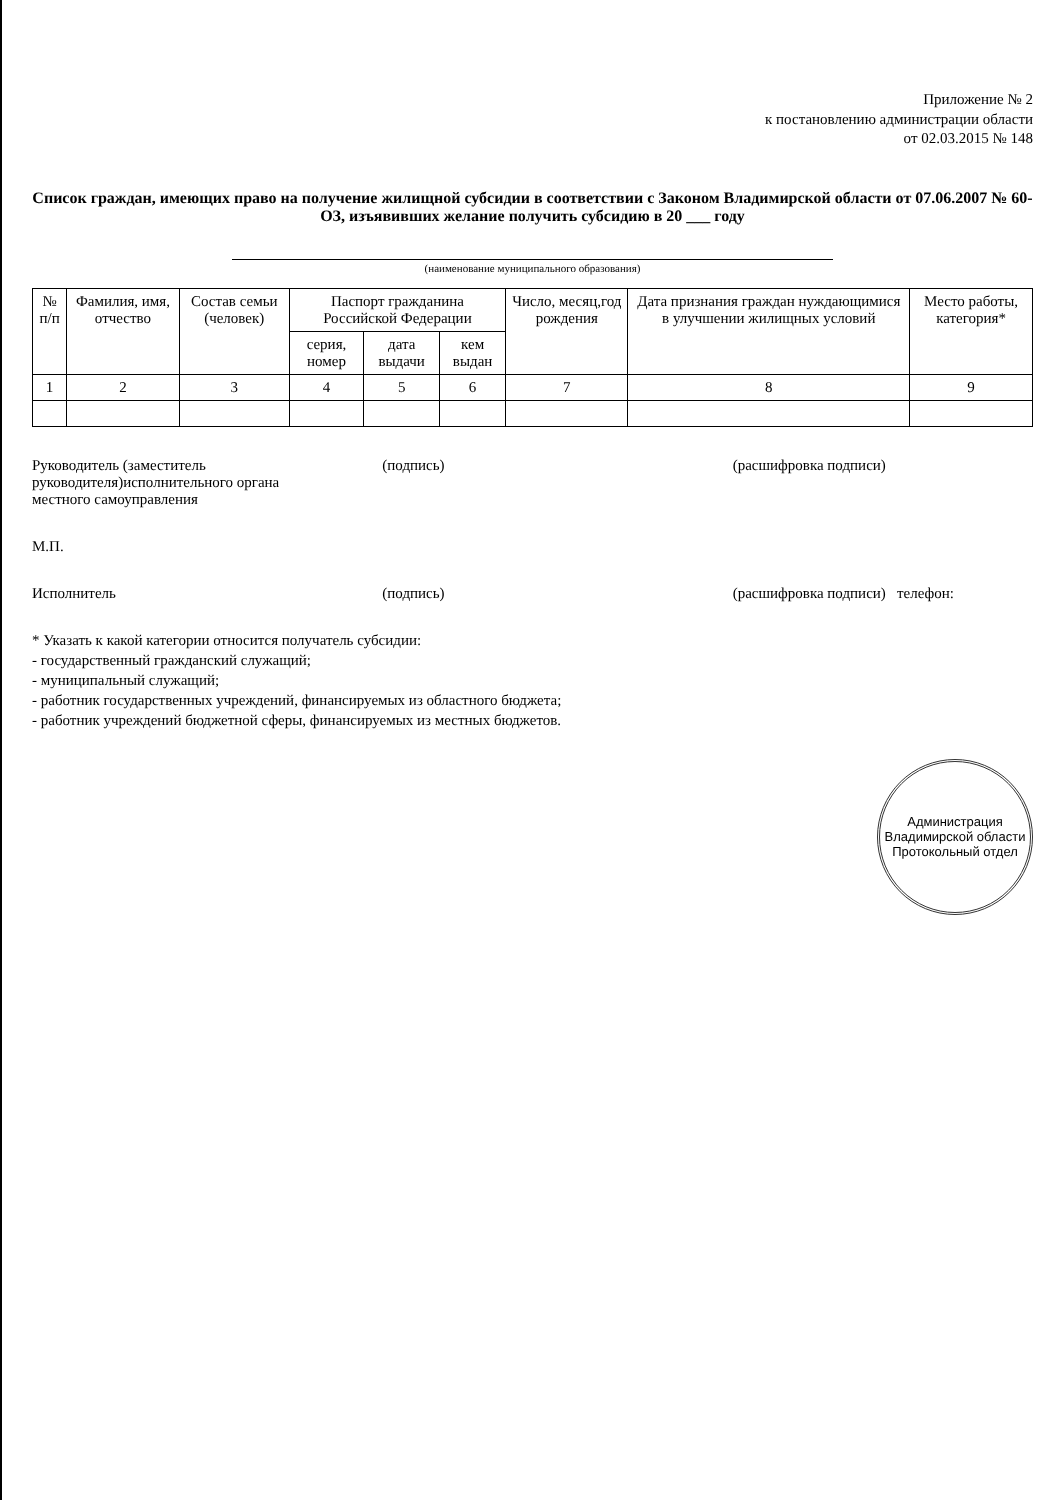Приложение № 2
к постановлению администрации области
от 02.03.2015 № 148
Список граждан, имеющих право на получение жилищной субсидии в соответствии с Законом Владимирской области от 07.06.2007 № 60-ОЗ, изъявивших желание получить субсидию в 20 ___ году
(наименование муниципального образования)
| № п/п | Фамилия, имя, отчество | Состав семьи (человек) | Паспорт гражданина Российской Федерации | | | Число, месяц,год рождения | Дата признания граждан нуждающимися в улучшении жилищных условий | Место работы, категория* |
| --- | --- | --- | --- | --- | --- | --- | --- | --- |
| | | | серия, номер | дата выдачи | кем выдан | | | |
| 1 | 2 | 3 | 4 | 5 | 6 | 7 | 8 | 9 |
Руководитель (заместитель руководителя)исполнительного органа местного самоуправления
(подпись) (расшифровка подписи)
М.П.
Исполнитель (подпись) (расшифровка подписи) телефон:
* Указать к какой категории относится получатель субсидии:
- государственный гражданский служащий;
- муниципальный служащий;
- работник государственных учреждений, финансируемых из областного бюджета;
- работник учреждений бюджетной сферы, финансируемых из местных бюджетов.
Администрация Владимирской области
Протокольный отдел